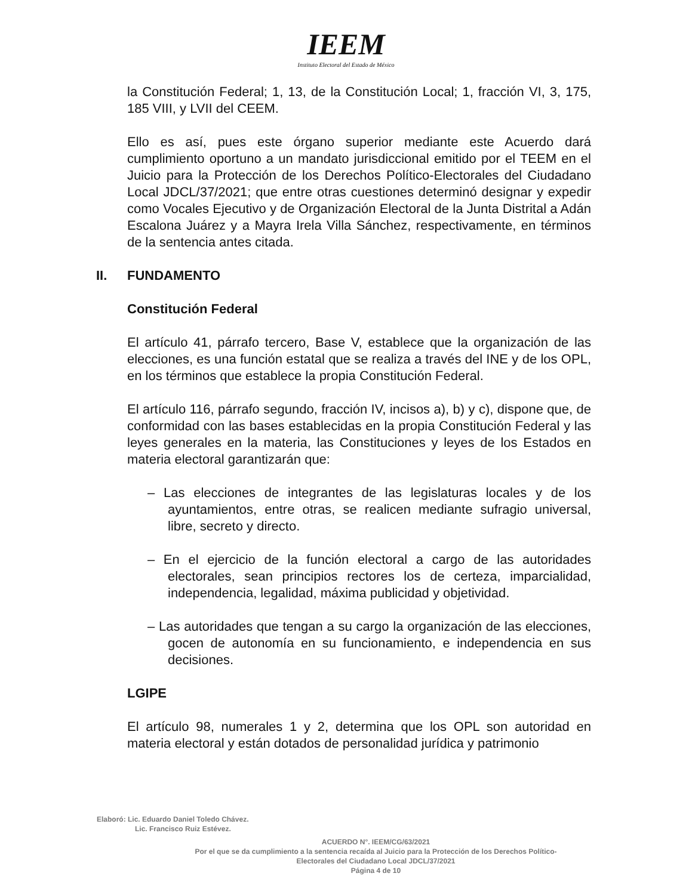IEEM
Instituto Electoral del Estado de México
la Constitución Federal; 1, 13, de la Constitución Local; 1, fracción VI, 3, 175, 185 VIII, y LVII del CEEM.
Ello es así, pues este órgano superior mediante este Acuerdo dará cumplimiento oportuno a un mandato jurisdiccional emitido por el TEEM en el Juicio para la Protección de los Derechos Político-Electorales del Ciudadano Local JDCL/37/2021; que entre otras cuestiones determinó designar y expedir como Vocales Ejecutivo y de Organización Electoral de la Junta Distrital a Adán Escalona Juárez y a Mayra Irela Villa Sánchez, respectivamente, en términos de la sentencia antes citada.
II. FUNDAMENTO
Constitución Federal
El artículo 41, párrafo tercero, Base V, establece que la organización de las elecciones, es una función estatal que se realiza a través del INE y de los OPL, en los términos que establece la propia Constitución Federal.
El artículo 116, párrafo segundo, fracción IV, incisos a), b) y c), dispone que, de conformidad con las bases establecidas en la propia Constitución Federal y las leyes generales en la materia, las Constituciones y leyes de los Estados en materia electoral garantizarán que:
– Las elecciones de integrantes de las legislaturas locales y de los ayuntamientos, entre otras, se realicen mediante sufragio universal, libre, secreto y directo.
– En el ejercicio de la función electoral a cargo de las autoridades electorales, sean principios rectores los de certeza, imparcialidad, independencia, legalidad, máxima publicidad y objetividad.
– Las autoridades que tengan a su cargo la organización de las elecciones, gocen de autonomía en su funcionamiento, e independencia en sus decisiones.
LGIPE
El artículo 98, numerales 1 y 2, determina que los OPL son autoridad en materia electoral y están dotados de personalidad jurídica y patrimonio
Elaboró: Lic. Eduardo Daniel Toledo Chávez.
Lic. Francisco Ruiz Estévez.
ACUERDO N°. IEEM/CG/63/2021
Por el que se da cumplimiento a la sentencia recaída al Juicio para la Protección de los Derechos Político-
Electorales del Ciudadano Local JDCL/37/2021
Página 4 de 10